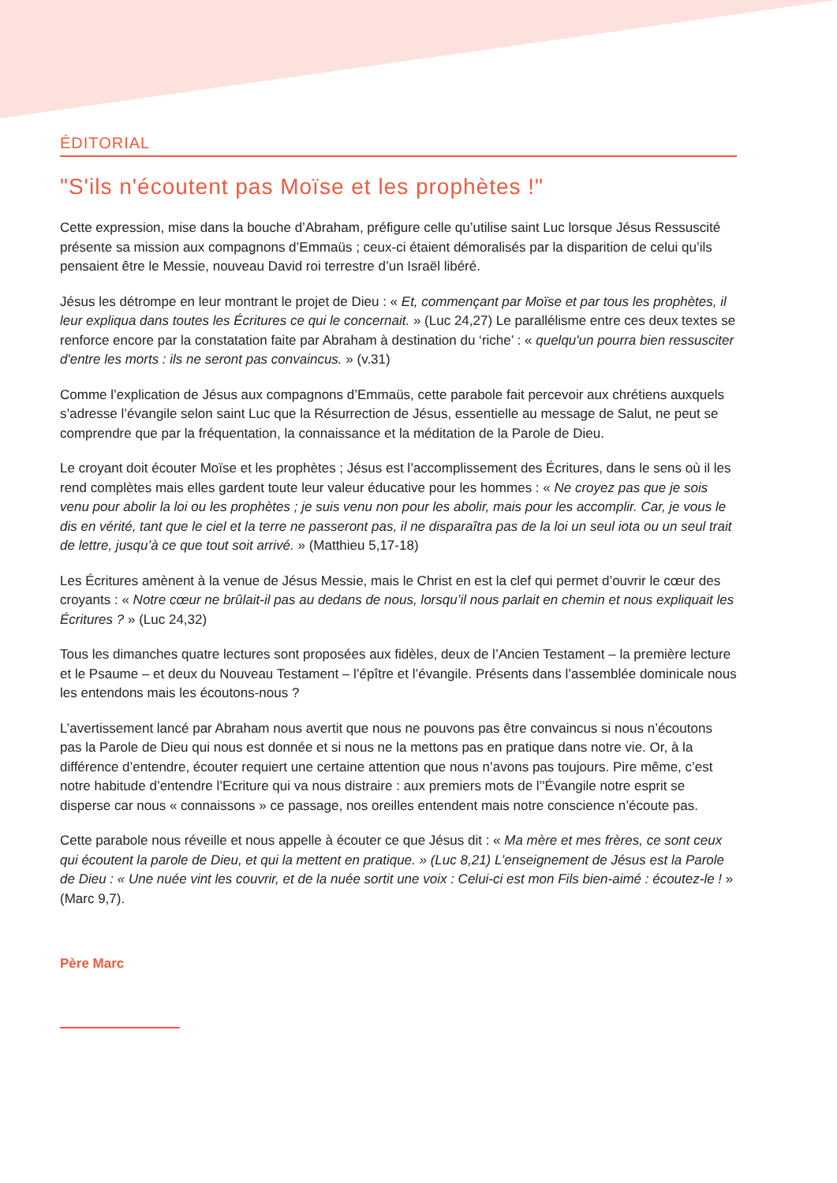ÉDITORIAL
"S'ils n'écoutent pas Moïse et les prophètes !"
Cette expression, mise dans la bouche d’Abraham, préfigure celle qu’utilise saint Luc lorsque Jésus Ressuscité présente sa mission aux compagnons d’Emmaüs ; ceux-ci étaient démoralisés par la disparition de celui qu’ils pensaient être le Messie, nouveau David roi terrestre d’un Israël libéré.
Jésus les détrompe en leur montrant le projet de Dieu : « Et, commençant par Moïse et par tous les prophètes, il leur expliqua dans toutes les Écritures ce qui le concernait. » (Luc 24,27) Le parallélisme entre ces deux textes se renforce encore par la constatation faite par Abraham à destination du ‘riche’ : « quelqu'un pourra bien ressusciter d'entre les morts : ils ne seront pas convaincus. » (v.31)
Comme l’explication de Jésus aux compagnons d’Emmaüs, cette parabole fait percevoir aux chrétiens auxquels s’adresse l’évangile selon saint Luc que la Résurrection de Jésus, essentielle au message de Salut, ne peut se comprendre que par la fréquentation, la connaissance et la méditation de la Parole de Dieu.
Le croyant doit écouter Moïse et les prophètes ; Jésus est l’accomplissement des Écritures, dans le sens où il les rend complètes mais elles gardent toute leur valeur éducative pour les hommes : « Ne croyez pas que je sois venu pour abolir la loi ou les prophètes ; je suis venu non pour les abolir, mais pour les accomplir. Car, je vous le dis en vérité, tant que le ciel et la terre ne passeront pas, il ne disparaîtra pas de la loi un seul iota ou un seul trait de lettre, jusqu’à ce que tout soit arrivé. » (Matthieu 5,17-18)
Les Écritures amènent à la venue de Jésus Messie, mais le Christ en est la clef qui permet d’ouvrir le cœur des croyants : « Notre cœur ne brûlait-il pas au dedans de nous, lorsqu’il nous parlait en chemin et nous expliquait les Écritures ? » (Luc 24,32)
Tous les dimanches quatre lectures sont proposées aux fidèles, deux de l’Ancien Testament – la première lecture et le Psaume – et deux du Nouveau Testament – l’épître et l’évangile. Présents dans l’assemblée dominicale nous les entendons mais les écoutons-nous ?
L’avertissement lancé par Abraham nous avertit que nous ne pouvons pas être convaincus si nous n’écoutons pas la Parole de Dieu qui nous est donnée et si nous ne la mettons pas en pratique dans notre vie. Or, à la différence d’entendre, écouter requiert une certaine attention que nous n’avons pas toujours. Pire même, c’est notre habitude d’entendre l’Ecriture qui va nous distraire : aux premiers mots de l’'Évangile notre esprit se disperse car nous « connaissons » ce passage, nos oreilles entendent mais notre conscience n’écoute pas.
Cette parabole nous réveille et nous appelle à écouter ce que Jésus dit : « Ma mère et mes frères, ce sont ceux qui écoutent la parole de Dieu, et qui la mettent en pratique. » (Luc 8,21) L’enseignement de Jésus est la Parole de Dieu : « Une nuée vint les couvrir, et de la nuée sortit une voix : Celui-ci est mon Fils bien-aimé : écoutez-le ! » (Marc 9,7).
Père Marc